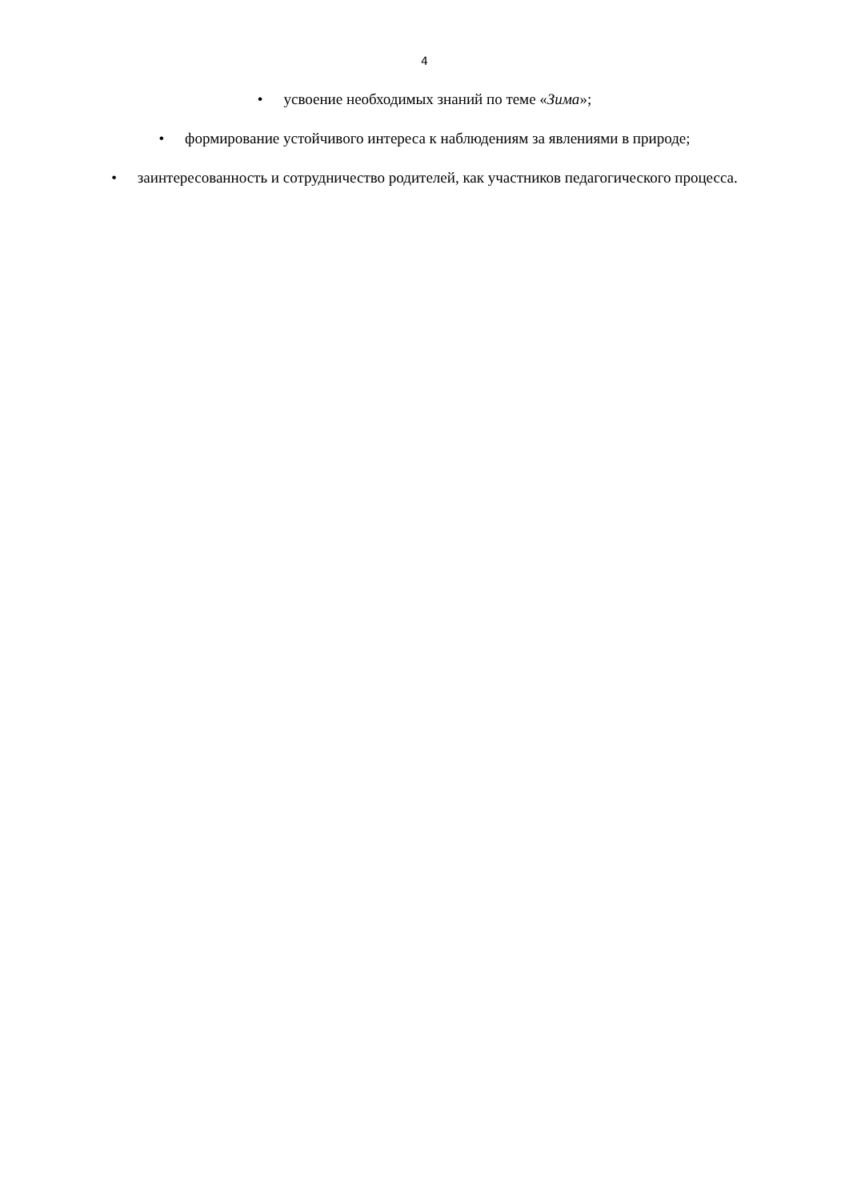4
• усвоение необходимых знаний по теме «Зима»;
• формирование устойчивого интереса к наблюдениям за явлениями в природе;
• заинтересованность и сотрудничество родителей, как участников педагогического процесса.